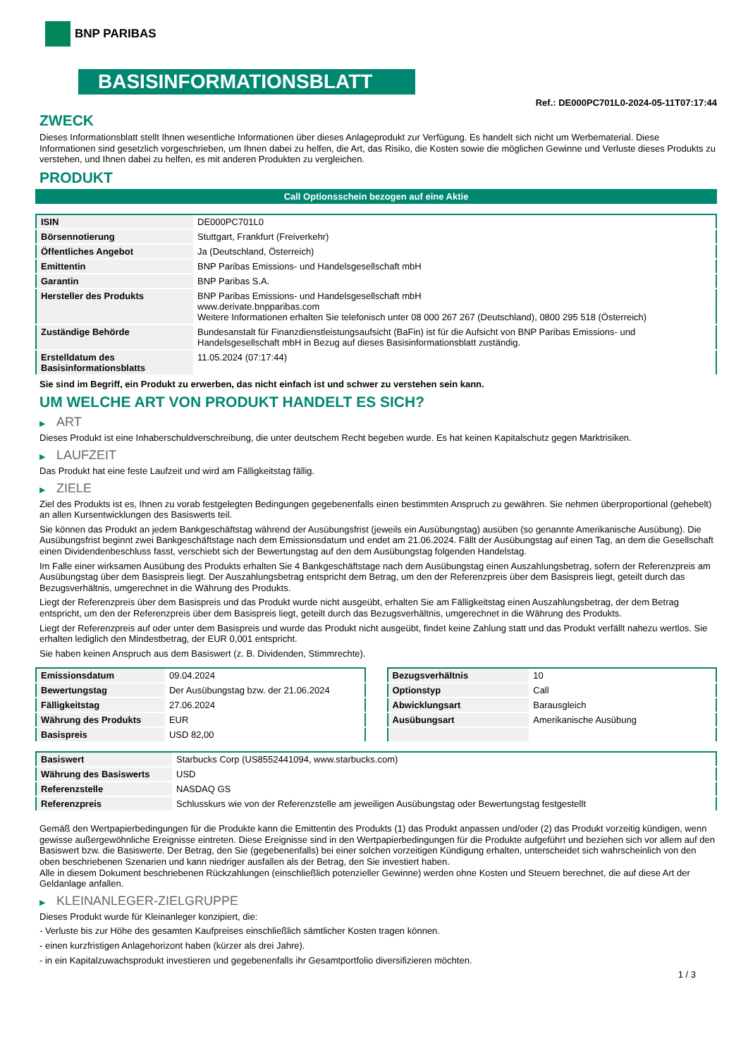BNP PARIBAS
BASISINFORMATIONSBLATT
Ref.: DE000PC701L0-2024-05-11T07:17:44
ZWECK
Dieses Informationsblatt stellt Ihnen wesentliche Informationen über dieses Anlageprodukt zur Verfügung. Es handelt sich nicht um Werbematerial. Diese Informationen sind gesetzlich vorgeschrieben, um Ihnen dabei zu helfen, die Art, das Risiko, die Kosten sowie die möglichen Gewinne und Verluste dieses Produkts zu verstehen, und Ihnen dabei zu helfen, es mit anderen Produkten zu vergleichen.
PRODUKT
Call Optionsschein bezogen auf eine Aktie
| ISIN | DE000PC701L0 |
| Börsennotierung | Stuttgart, Frankfurt (Freiverkehr) |
| Öffentliches Angebot | Ja (Deutschland, Österreich) |
| Emittentin | BNP Paribas Emissions- und Handelsgesellschaft mbH |
| Garantin | BNP Paribas S.A. |
| Hersteller des Produkts | BNP Paribas Emissions- und Handelsgesellschaft mbH www.derivate.bnpparibas.com Weitere Informationen erhalten Sie telefonisch unter 08 000 267 267 (Deutschland), 0800 295 518 (Österreich) |
| Zuständige Behörde | Bundesanstalt für Finanzdienstleistungsaufsicht (BaFin) ist für die Aufsicht von BNP Paribas Emissions- und Handelsgesellschaft mbH in Bezug auf dieses Basisinformationsblatt zuständig. |
| Erstelldatum des Basisinformationsblatts | 11.05.2024 (07:17:44) |
Sie sind im Begriff, ein Produkt zu erwerben, das nicht einfach ist und schwer zu verstehen sein kann.
UM WELCHE ART VON PRODUKT HANDELT ES SICH?
▶ ART
Dieses Produkt ist eine Inhaberschuldverschreibung, die unter deutschem Recht begeben wurde. Es hat keinen Kapitalschutz gegen Marktrisiken.
▶ LAUFZEIT
Das Produkt hat eine feste Laufzeit und wird am Fälligkeitstag fällig.
▶ ZIELE
Ziel des Produkts ist es, Ihnen zu vorab festgelegten Bedingungen gegebenenfalls einen bestimmten Anspruch zu gewähren. Sie nehmen überproportional (gehebelt) an allen Kursentwicklungen des Basiswerts teil.
Sie können das Produkt an jedem Bankgeschäftstag während der Ausübungsfrist (jeweils ein Ausübungstag) ausüben (so genannte Amerikanische Ausübung). Die Ausübungsfrist beginnt zwei Bankgeschäftstage nach dem Emissionsdatum und endet am 21.06.2024. Fällt der Ausübungstag auf einen Tag, an dem die Gesellschaft einen Dividendenbeschluss fasst, verschiebt sich der Bewertungstag auf den dem Ausübungstag folgenden Handelstag.
Im Falle einer wirksamen Ausübung des Produkts erhalten Sie 4 Bankgeschäftstage nach dem Ausübungstag einen Auszahlungsbetrag, sofern der Referenzpreis am Ausübungstag über dem Basispreis liegt. Der Auszahlungsbetrag entspricht dem Betrag, um den der Referenzpreis über dem Basispreis liegt, geteilt durch das Bezugsverhältnis, umgerechnet in die Währung des Produkts.
Liegt der Referenzpreis über dem Basispreis und das Produkt wurde nicht ausgeübt, erhalten Sie am Fälligkeitstag einen Auszahlungsbetrag, der dem Betrag entspricht, um den der Referenzpreis über dem Basispreis liegt, geteilt durch das Bezugsverhältnis, umgerechnet in die Währung des Produkts.
Liegt der Referenzpreis auf oder unter dem Basispreis und wurde das Produkt nicht ausgeübt, findet keine Zahlung statt und das Produkt verfällt nahezu wertlos. Sie erhalten lediglich den Mindestbetrag, der EUR 0,001 entspricht.
Sie haben keinen Anspruch aus dem Basiswert (z. B. Dividenden, Stimmrechte).
| Emissionsdatum | 09.04.2024 |
| Bewertungstag | Der Ausübungstag bzw. der 21.06.2024 |
| Fälligkeitstag | 27.06.2024 |
| Währung des Produkts | EUR |
| Basispreis | USD 82,00 |
| Bezugsverhältnis | 10 |
| Optionstyp | Call |
| Abwicklungsart | Barausgleich |
| Ausübungsart | Amerikanische Ausübung |
| Basiswert | Starbucks Corp (US8552441094, www.starbucks.com) |
| Währung des Basiswerts | USD |
| Referenzstelle | NASDAQ GS |
| Referenzpreis | Schlusskurs wie von der Referenzstelle am jeweiligen Ausübungstag oder Bewertungstag festgestellt |
Gemäß den Wertpapierbedingungen für die Produkte kann die Emittentin des Produkts (1) das Produkt anpassen und/oder (2) das Produkt vorzeitig kündigen, wenn gewisse außergewöhnliche Ereignisse eintreten. Diese Ereignisse sind in den Wertpapierbedingungen für die Produkte aufgeführt und beziehen sich vor allem auf den Basiswert bzw. die Basiswerte. Der Betrag, den Sie (gegebenenfalls) bei einer solchen vorzeitigen Kündigung erhalten, unterscheidet sich wahrscheinlich von den oben beschriebenen Szenarien und kann niedriger ausfallen als der Betrag, den Sie investiert haben.
Alle in diesem Dokument beschriebenen Rückzahlungen (einschließlich potenzieller Gewinne) werden ohne Kosten und Steuern berechnet, die auf diese Art der Geldanlage anfallen.
▶ KLEINANLEGER-ZIELGRUPPE
Dieses Produkt wurde für Kleinanleger konzipiert, die:
- Verluste bis zur Höhe des gesamten Kaufpreises einschließlich sämtlicher Kosten tragen können.
- einen kurzfristigen Anlagehorizont haben (kürzer als drei Jahre).
- in ein Kapitalzuwachsprodukt investieren und gegebenenfalls ihr Gesamtportfolio diversifizieren möchten.
1 / 3